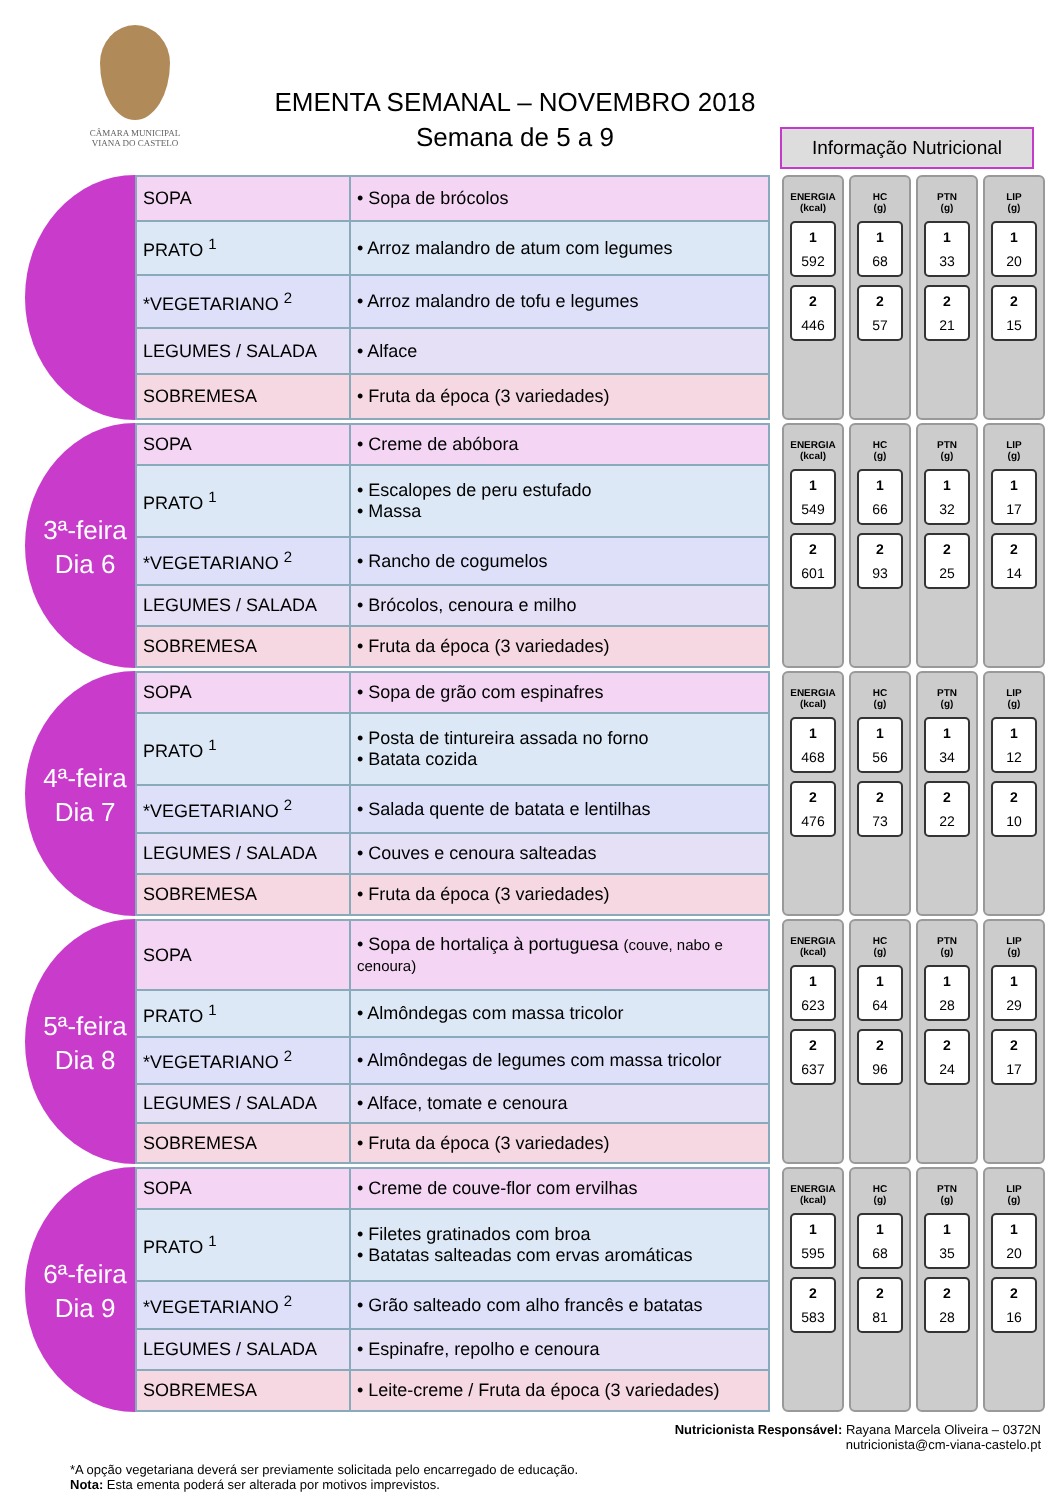CÂMARA MUNICIPAL
VIANA DO CASTELO
EMENTA SEMANAL – NOVEMBRO 2018
Semana de 5 a 9
Informação Nutricional
| SOPA | • Sopa de brócolos |
| PRATO <sup>1</sup> | • Arroz malandro de atum com legumes |
| *VEGETARIANO <sup>2</sup> | • Arroz malandro de tofu e legumes |
| LEGUMES / SALADA | • Alface |
| SOBREMESA | • Fruta da época (3 variedades) |
ENERGIA
(kcal)
1
592
2
446
HC
(g)
1
68
2
57
PTN
(g)
1
33
2
21
LIP
(g)
1
20
2
15
3ª-feira
Dia 6
| SOPA | • Creme de abóbora |
| PRATO <sup>1</sup> | • Escalopes de peru estufado • Massa |
| *VEGETARIANO <sup>2</sup> | • Rancho de cogumelos |
| LEGUMES / SALADA | • Brócolos, cenoura e milho |
| SOBREMESA | • Fruta da época (3 variedades) |
ENERGIA
(kcal)
1
549
2
601
HC
(g)
1
66
2
93
PTN
(g)
1
32
2
25
LIP
(g)
1
17
2
14
4ª-feira
Dia 7
| SOPA | • Sopa de grão com espinafres |
| PRATO <sup>1</sup> | • Posta de tintureira assada no forno • Batata cozida |
| *VEGETARIANO <sup>2</sup> | • Salada quente de batata e lentilhas |
| LEGUMES / SALADA | • Couves e cenoura salteadas |
| SOBREMESA | • Fruta da época (3 variedades) |
ENERGIA
(kcal)
1
468
2
476
HC
(g)
1
56
2
73
PTN
(g)
1
34
2
22
LIP
(g)
1
12
2
10
5ª-feira
Dia 8
| SOPA | • Sopa de hortaliça à portuguesa (couve, nabo e cenoura) |
| PRATO <sup>1</sup> | • Almôndegas com massa tricolor |
| *VEGETARIANO <sup>2</sup> | • Almôndegas de legumes com massa tricolor |
| LEGUMES / SALADA | • Alface, tomate e cenoura |
| SOBREMESA | • Fruta da época (3 variedades) |
ENERGIA
(kcal)
1
623
2
637
HC
(g)
1
64
2
96
PTN
(g)
1
28
2
24
LIP
(g)
1
29
2
17
6ª-feira
Dia 9
| SOPA | • Creme de couve-flor com ervilhas |
| PRATO <sup>1</sup> | • Filetes gratinados com broa • Batatas salteadas com ervas aromáticas |
| *VEGETARIANO <sup>2</sup> | • Grão salteado com alho francês e batatas |
| LEGUMES / SALADA | • Espinafre, repolho e cenoura |
| SOBREMESA | • Leite-creme / Fruta da época (3 variedades) |
ENERGIA
(kcal)
1
595
2
583
HC
(g)
1
68
2
81
PTN
(g)
1
35
2
28
LIP
(g)
1
20
2
16
Nutricionista Responsável: Rayana Marcela Oliveira – 0372N
nutricionista@cm-viana-castelo.pt
*A opção vegetariana deverá ser previamente solicitada pelo encarregado de educação.
Nota: Esta ementa poderá ser alterada por motivos imprevistos.